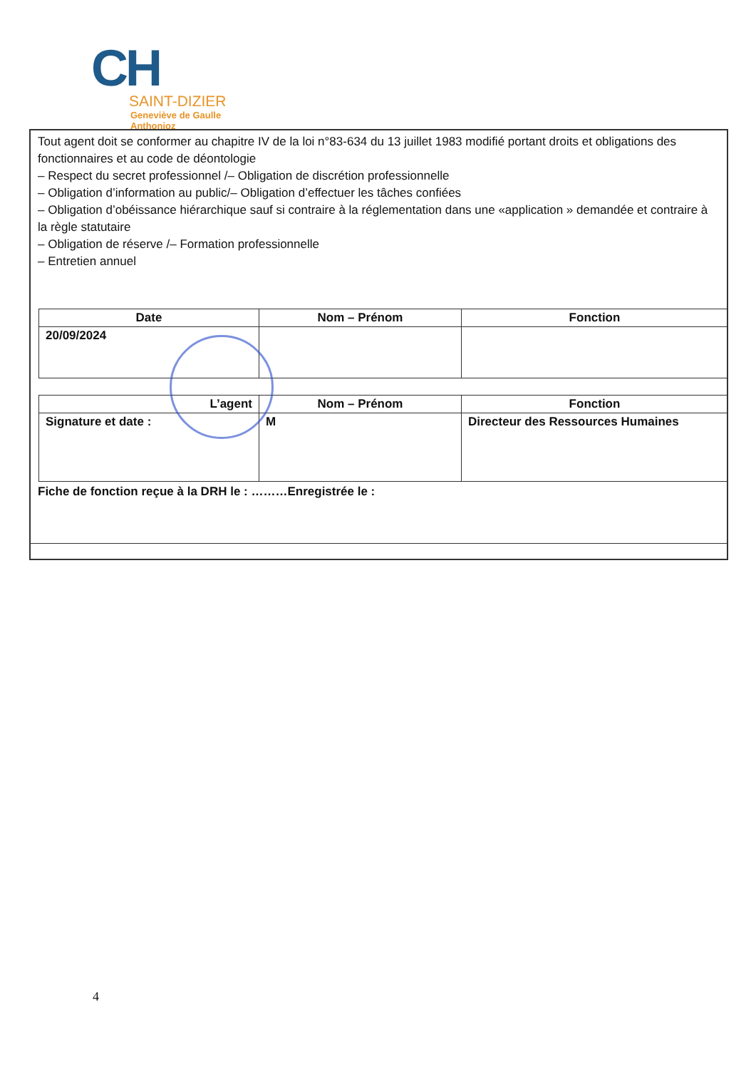CH
SAINT-DIZIER
Geneviève de Gaulle
Anthonioz
Tout agent doit se conformer au chapitre IV de la loi n°83-634 du 13 juillet 1983 modifié portant droits et obligations des fonctionnaires et au code de déontologie
– Respect du secret professionnel /– Obligation de discrétion professionnelle
– Obligation d’information au public/– Obligation d’effectuer les tâches confiées
– Obligation d’obéissance hiérarchique sauf si contraire à la réglementation dans une «application » demandée et contraire à la règle statutaire
– Obligation de réserve /– Formation professionnelle
– Entretien annuel
| Date | Nom – Prénom | Fonction |
| --- | --- | --- |
| 20/09/2024 | | |
| L’agent | Nom – Prénom | Fonction |
| Signature et date : | M | Directeur des Ressources Humaines |
Fiche de fonction reçue à la DRH le : ………Enregistrée le :
4